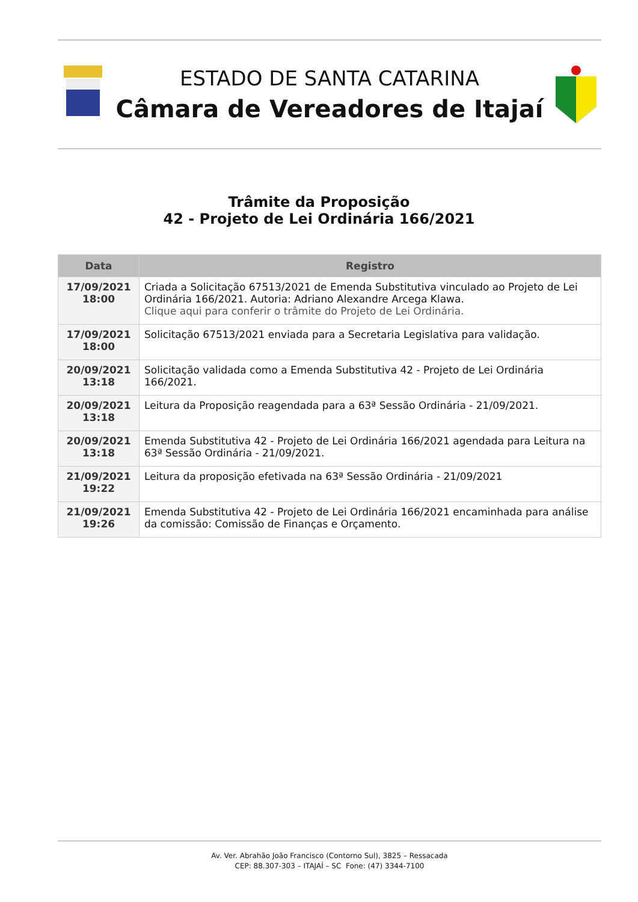ESTADO DE SANTA CATARINA
Câmara de Vereadores de Itajaí
Trâmite da Proposição
42 - Projeto de Lei Ordinária 166/2021
| Data | Registro |
| --- | --- |
| 17/09/2021 18:00 | Criada a Solicitação 67513/2021 de Emenda Substitutiva vinculado ao Projeto de Lei Ordinária 166/2021. Autoria: Adriano Alexandre Arcega Klawa. Clique aqui para conferir o trâmite do Projeto de Lei Ordinária. |
| 17/09/2021 18:00 | Solicitação 67513/2021 enviada para a Secretaria Legislativa para validação. |
| 20/09/2021 13:18 | Solicitação validada como a Emenda Substitutiva 42 - Projeto de Lei Ordinária 166/2021. |
| 20/09/2021 13:18 | Leitura da Proposição reagendada para a 63ª Sessão Ordinária - 21/09/2021. |
| 20/09/2021 13:18 | Emenda Substitutiva 42 - Projeto de Lei Ordinária 166/2021 agendada para Leitura na 63ª Sessão Ordinária - 21/09/2021. |
| 21/09/2021 19:22 | Leitura da proposição efetivada na 63ª Sessão Ordinária - 21/09/2021 |
| 21/09/2021 19:26 | Emenda Substitutiva 42 - Projeto de Lei Ordinária 166/2021 encaminhada para análise da comissão: Comissão de Finanças e Orçamento. |
Av. Ver. Abrahão João Francisco (Contorno Sul), 3825 – Ressacada
CEP: 88.307-303 – ITAJAÍ – SC Fone: (47) 3344-7100